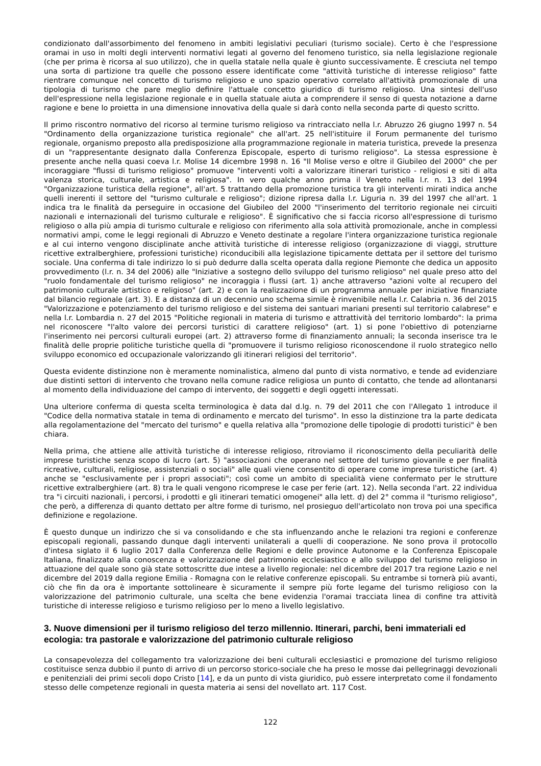condizionato dall'assorbimento del fenomeno in ambiti legislativi peculiari (turismo sociale). Certo è che l'espressione oramai in uso in molti degli interventi normativi legati al governo del fenomeno turistico, sia nella legislazione regionale (che per prima è ricorsa al suo utilizzo), che in quella statale nella quale è giunto successivamente. È cresciuta nel tempo una sorta di partizione tra quelle che possono essere identificate come "attività turistiche di interesse religioso" fatte rientrare comunque nel concetto di turismo religioso e uno spazio operativo correlato all'attività promozionale di una tipologia di turismo che pare meglio definire l'attuale concetto giuridico di turismo religioso. Una sintesi dell'uso dell'espressione nella legislazione regionale e in quella statuale aiuta a comprendere il senso di questa notazione a darne ragione e bene lo proietta in una dimensione innovativa della quale si darà conto nella seconda parte di questo scritto.
Il primo riscontro normativo del ricorso al termine turismo religioso va rintracciato nella l.r. Abruzzo 26 giugno 1997 n. 54 "Ordinamento della organizzazione turistica regionale" che all'art. 25 nell'istituire il Forum permanente del turismo regionale, organismo preposto alla predisposizione alla programmazione regionale in materia turistica, prevede la presenza di un "rappresentante designato dalla Conferenza Episcopale, esperto di turismo religioso". La stessa espressione è presente anche nella quasi coeva l.r. Molise 14 dicembre 1998 n. 16 "Il Molise verso e oltre il Giubileo del 2000" che per incoraggiare "flussi di turismo religioso" promuove "interventi volti a valorizzare itinerari turistico - religiosi e siti di alta valenza storica, culturale, artistica e religiosa". In vero qualche anno prima il Veneto nella l.r. n. 13 del 1994 "Organizzazione turistica della regione", all'art. 5 trattando della promozione turistica tra gli interventi mirati indica anche quelli inerenti il settore del "turismo culturale e religioso"; dizione ripresa dalla l.r. Liguria n. 39 del 1997 che all'art. 1 indica tra le finalità da perseguire in occasione del Giubileo del 2000 "l'inserimento del territorio regionale nei circuiti nazionali e internazionali del turismo culturale e religioso". È significativo che si faccia ricorso all'espressione di turismo religioso o alla più ampia di turismo culturale e religioso con riferimento alla sola attività promozionale, anche in complessi normativi ampi, come le leggi regionali di Abruzzo e Veneto destinate a regolare l'intera organizzazione turistica regionale e al cui interno vengono disciplinate anche attività turistiche di interesse religioso (organizzazione di viaggi, strutture ricettive extralberghiere, professioni turistiche) riconducibili alla legislazione tipicamente dettata per il settore del turismo sociale. Una conferma di tale indirizzo lo si può dedurre dalla scelta operata dalla regione Piemonte che dedica un apposito provvedimento (l.r. n. 34 del 2006) alle "Iniziative a sostegno dello sviluppo del turismo religioso" nel quale preso atto del "ruolo fondamentale del turismo religioso" ne incoraggia i flussi (art. 1) anche attraverso "azioni volte al recupero del patrimonio culturale artistico e religioso" (art. 2) e con la realizzazione di un programma annuale per iniziative finanziate dal bilancio regionale (art. 3). E a distanza di un decennio uno schema simile è rinvenibile nella l.r. Calabria n. 36 del 2015 "Valorizzazione e potenziamento del turismo religioso e del sistema dei santuari mariani presenti sul territorio calabrese" e nella l.r. Lombardia n. 27 del 2015 "Politiche regionali in materia di turismo e attrattività del territorio lombardo": la prima nel riconoscere "l'alto valore dei percorsi turistici di carattere religioso" (art. 1) si pone l'obiettivo di potenziarne l'inserimento nei percorsi culturali europei (art. 2) attraverso forme di finanziamento annuali; la seconda inserisce tra le finalità delle proprie politiche turistiche quella di "promuovere il turismo religioso riconoscendone il ruolo strategico nello sviluppo economico ed occupazionale valorizzando gli itinerari religiosi del territorio".
Questa evidente distinzione non è meramente nominalistica, almeno dal punto di vista normativo, e tende ad evidenziare due distinti settori di intervento che trovano nella comune radice religiosa un punto di contatto, che tende ad allontanarsi al momento della individuazione del campo di intervento, dei soggetti e degli oggetti interessati.
Una ulteriore conferma di questa scelta terminologica è data dal d.lg. n. 79 del 2011 che con l'Allegato 1 introduce il "Codice della normativa statale in tema di ordinamento e mercato del turismo". In esso la distinzione tra la parte dedicata alla regolamentazione del "mercato del turismo" e quella relativa alla "promozione delle tipologie di prodotti turistici" è ben chiara.
Nella prima, che attiene alle attività turistiche di interesse religioso, ritroviamo il riconoscimento della peculiarità delle imprese turistiche senza scopo di lucro (art. 5) "associazioni che operano nel settore del turismo giovanile e per finalità ricreative, culturali, religiose, assistenziali o sociali" alle quali viene consentito di operare come imprese turistiche (art. 4) anche se "esclusivamente per i propri associati"; così come un ambito di specialità viene confermato per le strutture ricettive extralberghiere (art. 8) tra le quali vengono ricomprese le case per ferie (art. 12). Nella seconda l'art. 22 individua tra "i circuiti nazionali, i percorsi, i prodotti e gli itinerari tematici omogenei" alla lett. d) del 2° comma il "turismo religioso", che però, a differenza di quanto dettato per altre forme di turismo, nel prosieguo dell'articolato non trova poi una specifica definizione e regolazione.
È questo dunque un indirizzo che si va consolidando e che sta influenzando anche le relazioni tra regioni e conferenze episcopali regionali, passando dunque dagli interventi unilaterali a quelli di cooperazione. Ne sono prova il protocollo d'intesa siglato il 6 luglio 2017 dalla Conferenza delle Regioni e delle province Autonome e la Conferenza Episcopale Italiana, finalizzato alla conoscenza e valorizzazione del patrimonio ecclesiastico e allo sviluppo del turismo religioso in attuazione del quale sono già state sottoscritte due intese a livello regionale: nel dicembre del 2017 tra regione Lazio e nel dicembre del 2019 dalla regione Emilia - Romagna con le relative conferenze episcopali. Su entrambe si tornerà più avanti, ciò che fin da ora è importante sottolineare è sicuramente il sempre più forte legame del turismo religioso con la valorizzazione del patrimonio culturale, una scelta che bene evidenzia l'oramai tracciata linea di confine tra attività turistiche di interesse religioso e turismo religioso per lo meno a livello legislativo.
3. Nuove dimensioni per il turismo religioso del terzo millennio. Itinerari, parchi, beni immateriali ed ecologia: tra pastorale e valorizzazione del patrimonio culturale religioso
La consapevolezza del collegamento tra valorizzazione dei beni culturali ecclesiastici e promozione del turismo religioso costituisce senza dubbio il punto di arrivo di un percorso storico-sociale che ha preso le mosse dai pellegrinaggi devozionali e penitenziali dei primi secoli dopo Cristo [14], e da un punto di vista giuridico, può essere interpretato come il fondamento stesso delle competenze regionali in questa materia ai sensi del novellato art. 117 Cost.
122